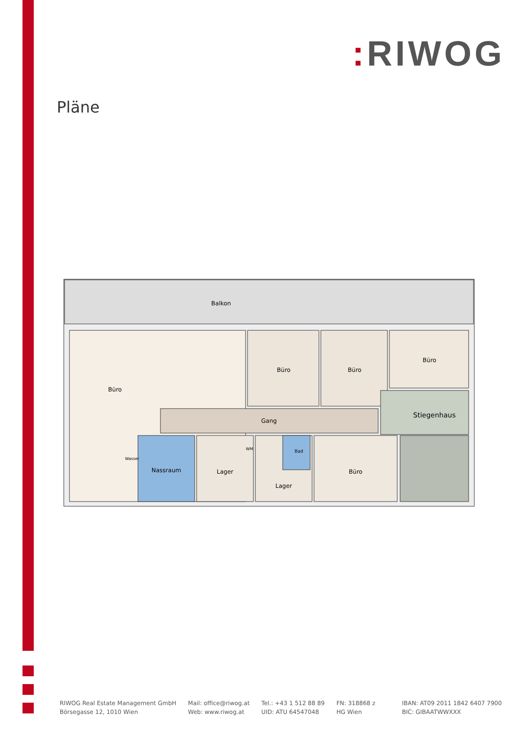: RIWOG
Pläne
Balkon
Büro
Büro
Büro
Büro
Gang
Stiegenhaus
Nassraum
Lager
Lager
Bad
Büro
Wasser
WM
RIWOG Real Estate Management GmbH
Börsegasse 12, 1010 Wien
Mail: office@riwog.at
Web: www.riwog.at
Tel.: +43 1 512 88 89
UID: ATU 64547048
FN: 318868 z
HG Wien
IBAN: AT09 2011 1842 6407 7900
BIC: GIBAATWWXXX